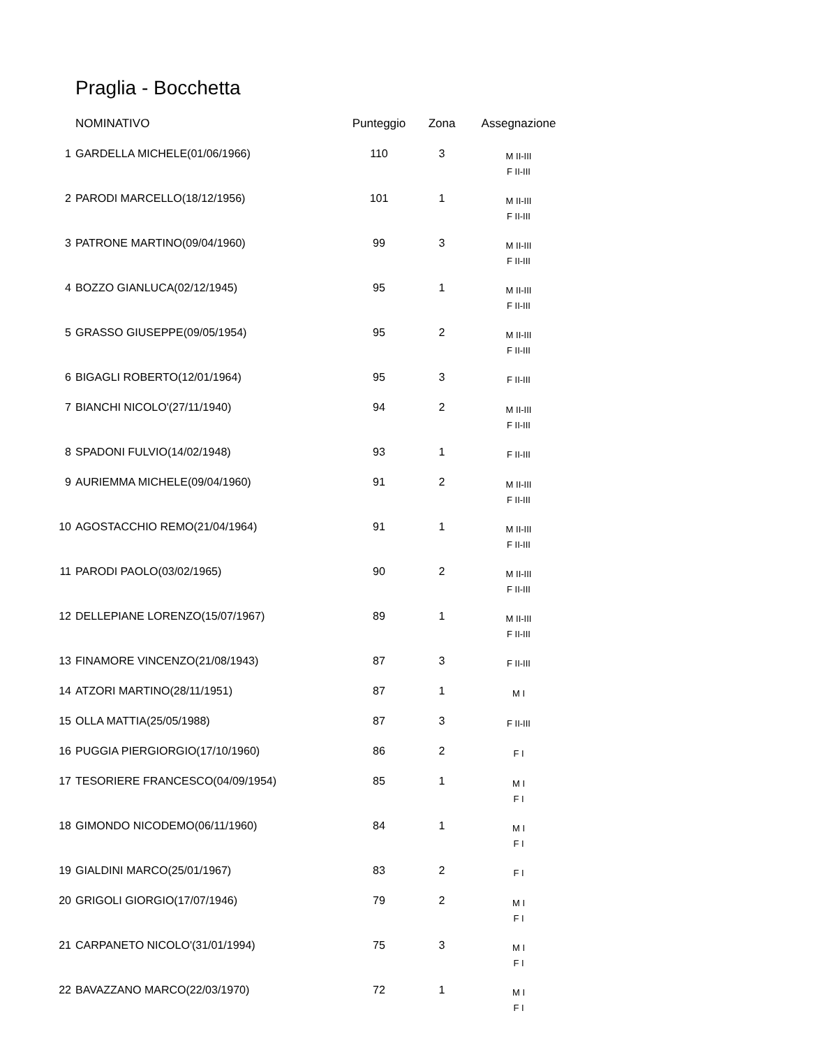Praglia - Bocchetta
| | NOMINATIVO | Punteggio | Zona | Assegnazione |
| --- | --- | --- | --- | --- |
| 1 | GARDELLA MICHELE(01/06/1966) | 110 | 3 | M II-III F II-III |
| 2 | PARODI MARCELLO(18/12/1956) | 101 | 1 | M II-III F II-III |
| 3 | PATRONE MARTINO(09/04/1960) | 99 | 3 | M II-III F II-III |
| 4 | BOZZO GIANLUCA(02/12/1945) | 95 | 1 | M II-III F II-III |
| 5 | GRASSO GIUSEPPE(09/05/1954) | 95 | 2 | M II-III F II-III |
| 6 | BIGAGLI ROBERTO(12/01/1964) | 95 | 3 | F II-III |
| 7 | BIANCHI NICOLO'(27/11/1940) | 94 | 2 | M II-III F II-III |
| 8 | SPADONI FULVIO(14/02/1948) | 93 | 1 | F II-III |
| 9 | AURIEMMA MICHELE(09/04/1960) | 91 | 2 | M II-III F II-III |
| 10 | AGOSTACCHIO REMO(21/04/1964) | 91 | 1 | M II-III F II-III |
| 11 | PARODI PAOLO(03/02/1965) | 90 | 2 | M II-III F II-III |
| 12 | DELLEPIANE LORENZO(15/07/1967) | 89 | 1 | M II-III F II-III |
| 13 | FINAMORE VINCENZO(21/08/1943) | 87 | 3 | F II-III |
| 14 | ATZORI MARTINO(28/11/1951) | 87 | 1 | M I |
| 15 | OLLA MATTIA(25/05/1988) | 87 | 3 | F II-III |
| 16 | PUGGIA PIERGIORGIO(17/10/1960) | 86 | 2 | F I |
| 17 | TESORIERE FRANCESCO(04/09/1954) | 85 | 1 | M I F I |
| 18 | GIMONDO NICODEMO(06/11/1960) | 84 | 1 | M I F I |
| 19 | GIALDINI MARCO(25/01/1967) | 83 | 2 | F I |
| 20 | GRIGOLI GIORGIO(17/07/1946) | 79 | 2 | M I F I |
| 21 | CARPANETO NICOLO'(31/01/1994) | 75 | 3 | M I F I |
| 22 | BAVAZZANO MARCO(22/03/1970) | 72 | 1 | M I F I |